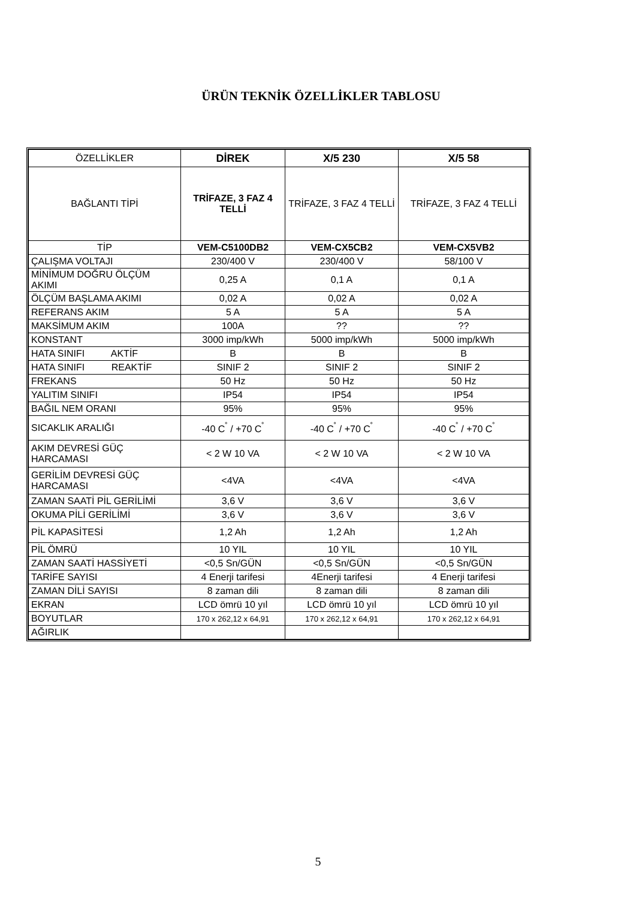ÜRÜN TEKNİK ÖZELLİKLER TABLOSU
| ÖZELLİKLER | DİREK | X/5 230 | X/5 58 |
| BAĞLANTI TİPİ | TRİFAZE, 3 FAZ 4 TELLİ | TRİFAZE, 3 FAZ 4 TELLİ | TRİFAZE, 3 FAZ 4 TELLİ |
| TİP | VEM-C5100DB2 | VEM-CX5CB2 | VEM-CX5VB2 |
| ÇALIŞMA VOLTAJI | 230/400 V | 230/400 V | 58/100 V |
| MİNİMUM DOĞRU ÖLÇÜM AKIMI | 0,25 A | 0,1 A | 0,1 A |
| ÖLÇÜM BAŞLAMA AKIMI | 0,02 A | 0,02 A | 0,02 A |
| REFERANS AKIM | 5 A | 5 A | 5 A |
| MAKSİMUM AKIM | 100A | ?? | ?? |
| KONSTANT | 3000 imp/kWh | 5000 imp/kWh | 5000 imp/kWh |
| HATA SINIFI AKTİF | B | B | B |
| HATA SINIFI REAKTİF | SINIF 2 | SINIF 2 | SINIF 2 |
| FREKANS | 50 Hz | 50 Hz | 50 Hz |
| YALITIM SINIFI | IP54 | IP54 | IP54 |
| BAĞIL NEM ORANI | 95% | 95% | 95% |
| SICAKLIK ARALIĞI | -40 C<sup>˚</sup> / +70 C<sup>˚</sup> | -40 C<sup>˚</sup> / +70 C<sup>˚</sup> | -40 C<sup>˚</sup> / +70 C<sup>˚</sup> |
| AKIM DEVRESİ GÜÇ HARCAMASI | < 2 W 10 VA | < 2 W 10 VA | < 2 W 10 VA |
| GERİLİM DEVRESİ GÜÇ HARCAMASI | <4VA | <4VA | <4VA |
| ZAMAN SAATİ PİL GERİLİMİ | 3,6 V | 3,6 V | 3,6 V |
| OKUMA PİLİ GERİLİMİ | 3,6 V | 3,6 V | 3,6 V |
| PİL KAPASİTESİ | 1,2 Ah | 1,2 Ah | 1,2 Ah |
| PİL ÖMRÜ | 10 YIL | 10 YIL | 10 YIL |
| ZAMAN SAATİ HASSİYETİ | <0,5 Sn/GÜN | <0,5 Sn/GÜN | <0,5 Sn/GÜN |
| TARİFE SAYISI | 4 Enerji tarifesi | 4Enerji tarifesi | 4 Enerji tarifesi |
| ZAMAN DİLİ SAYISI | 8 zaman dili | 8 zaman dili | 8 zaman dili |
| EKRAN | LCD ömrü 10 yıl | LCD ömrü 10 yıl | LCD ömrü 10 yıl |
| BOYUTLAR | 170 x 262,12 x 64,91 | 170 x 262,12 x 64,91 | 170 x 262,12 x 64,91 |
| AĞIRLIK | | | |
5